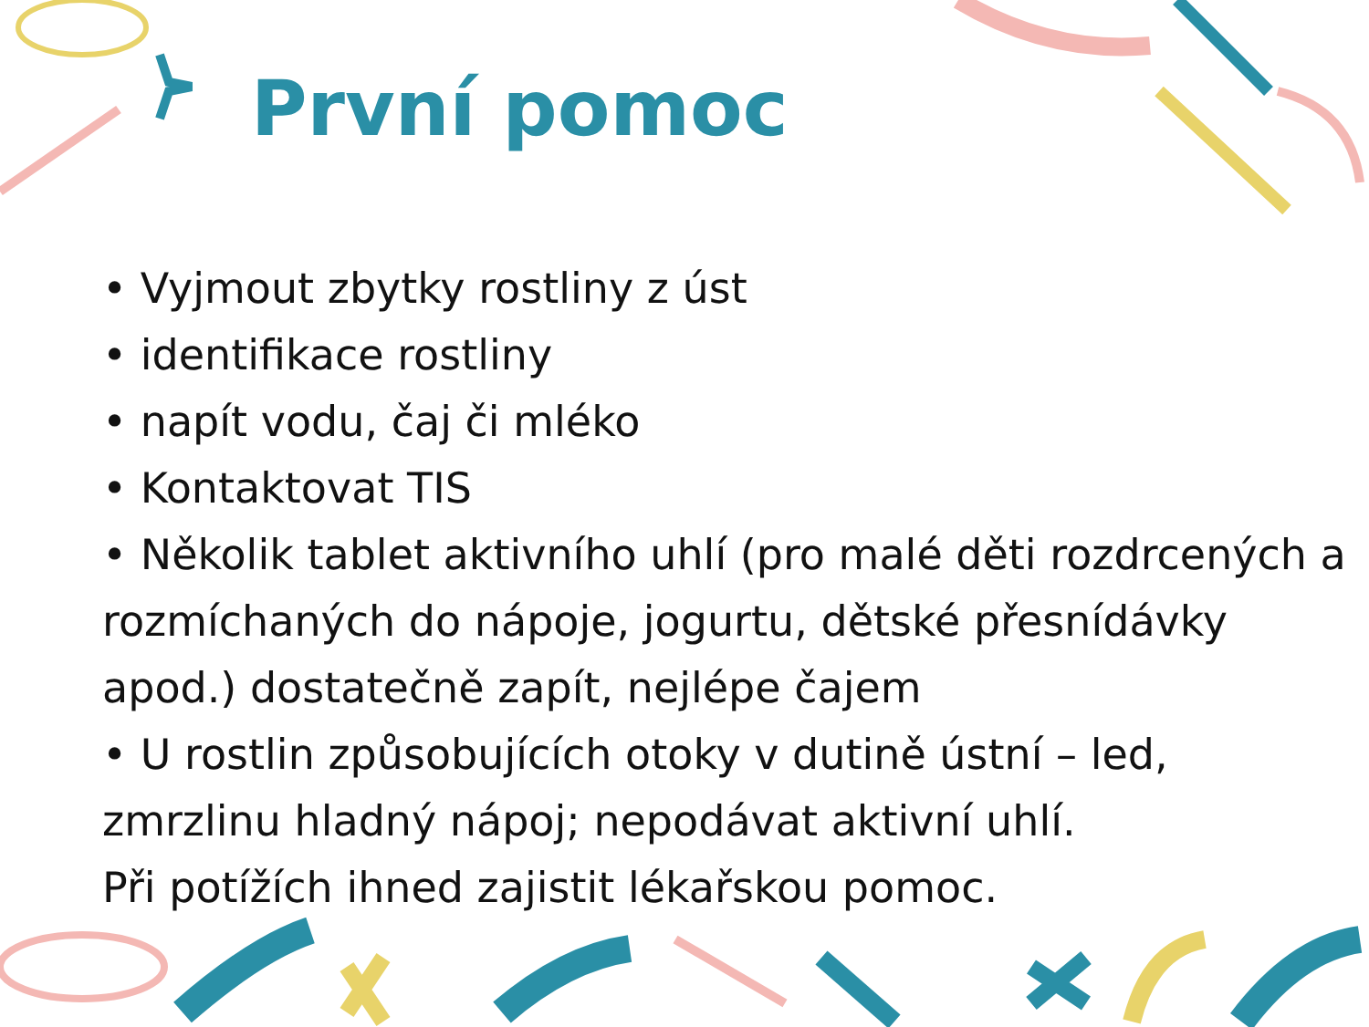První pomoc
• Vyjmout zbytky rostliny z úst
• identifikace rostliny
• napít vodu, čaj či mléko
• Kontaktovat TIS
• Několik tablet aktivního uhlí (pro malé děti rozdrcených a rozmíchaných do nápoje, jogurtu, dětské přesnídávky apod.) dostatečně zapít, nejlépe čajem
• U rostlin způsobujících otoky v dutině ústní – led, zmrzlinu hladný nápoj; nepodávat aktivní uhlí.
Při potížích ihned zajistit lékařskou pomoc.